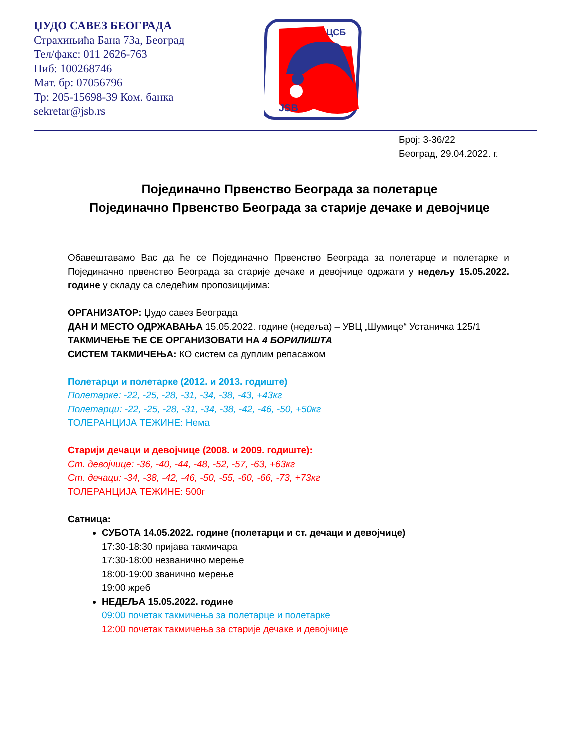ЏУДО САВЕЗ БЕОГРАДА
Страхињића Бана 73а, Београд
Тел/факс: 011 2626-763
Пиб: 100268746
Мат. бр: 07056796
Тр: 205-15698-39 Ком. банка
sekretar@jsb.rs
ЦСБ
JSB
Број: 3-36/22
Београд, 29.04.2022. г.
Појединачно Првенство Београда за полетарце
Појединачно Првенство Београда за старије дечаке и девојчице
Обавештавамо Вас да ће се Појединачно Првенство Београда за полетарце и полетарке и Појединачно првенство Београда за старије дечаке и девојчице одржати у недељу 15.05.2022. године у складу са следећим пропозицијима:
ОРГАНИЗАТОР: Џудо савез Београда
ДАН И МЕСТО ОДРЖАВАЊА 15.05.2022. године (недеља) – УВЦ „Шумице“ Устаничка 125/1
ТАКМИЧЕЊЕ ЋЕ СЕ ОРГАНИЗОВАТИ НА 4 БОРИЛИШТА
СИСТЕМ ТАКМИЧЕЊА: КО систем са дуплим репасажом
Полетарци и полетарке (2012. и 2013. годиште)
Полетарке: -22, -25, -28, -31, -34, -38, -43, +43кг
Полетарци: -22, -25, -28, -31, -34, -38, -42, -46, -50, +50кг
ТОЛЕРАНЦИЈА ТЕЖИНЕ: Нема
Старији дечаци и девојчице (2008. и 2009. годиште):
Ст. девојчице: -36, -40, -44, -48, -52, -57, -63, +63кг
Ст. дечаци: -34, -38, -42, -46, -50, -55, -60, -66, -73, +73кг
ТОЛЕРАНЦИЈА ТЕЖИНЕ: 500г
Сатница:
СУБОТА 14.05.2022. године (полетарци и ст. дечаци и девојчице)
17:30-18:30 пријава такмичара
17:30-18:00 незванично мерење
18:00-19:00 званично мерење
19:00 жреб
НЕДЕЉА 15.05.2022. године
09:00 почетак такмичења за полетарце и полетарке
12:00 почетак такмичења за старије дечаке и девојчице